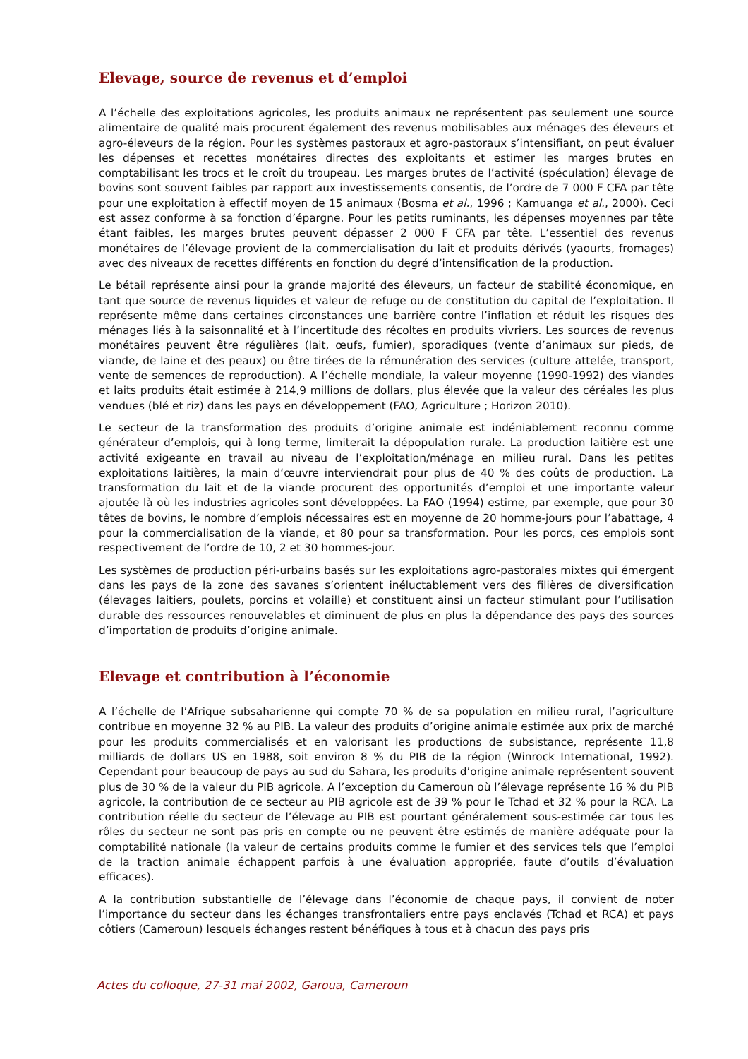Elevage, source de revenus et d’emploi
A l’échelle des exploitations agricoles, les produits animaux ne représentent pas seulement une source alimentaire de qualité mais procurent également des revenus mobilisables aux ménages des éleveurs et agro-éleveurs de la région. Pour les systèmes pastoraux et agro-pastoraux s’intensifiant, on peut évaluer les dépenses et recettes monétaires directes des exploitants et estimer les marges brutes en comptabilisant les trocs et le croît du troupeau. Les marges brutes de l’activité (spéculation) élevage de bovins sont souvent faibles par rapport aux investissements consentis, de l’ordre de 7 000 F CFA par tête pour une exploitation à effectif moyen de 15 animaux (Bosma et al., 1996 ; Kamuanga et al., 2000). Ceci est assez conforme à sa fonction d’épargne. Pour les petits ruminants, les dépenses moyennes par tête étant faibles, les marges brutes peuvent dépasser 2 000 F CFA par tête. L’essentiel des revenus monétaires de l’élevage provient de la commercialisation du lait et produits dérivés (yaourts, fromages) avec des niveaux de recettes différents en fonction du degré d’intensification de la production.
Le bétail représente ainsi pour la grande majorité des éleveurs, un facteur de stabilité économique, en tant que source de revenus liquides et valeur de refuge ou de constitution du capital de l’exploitation. Il représente même dans certaines circonstances une barrière contre l’inflation et réduit les risques des ménages liés à la saisonnalité et à l’incertitude des récoltes en produits vivriers. Les sources de revenus monétaires peuvent être régulières (lait, œufs, fumier), sporadiques (vente d’animaux sur pieds, de viande, de laine et des peaux) ou être tirées de la rémunération des services (culture attelée, transport, vente de semences de reproduction). A l’échelle mondiale, la valeur moyenne (1990-1992) des viandes et laits produits était estimée à 214,9 millions de dollars, plus élevée que la valeur des céréales les plus vendues (blé et riz) dans les pays en développement (FAO, Agriculture ; Horizon 2010).
Le secteur de la transformation des produits d’origine animale est indéniablement reconnu comme générateur d’emplois, qui à long terme, limiterait la dépopulation rurale. La production laitière est une activité exigeante en travail au niveau de l’exploitation/ménage en milieu rural. Dans les petites exploitations laitières, la main d‘œuvre interviendrait pour plus de 40 % des coûts de production. La transformation du lait et de la viande procurent des opportunités d’emploi et une importante valeur ajoutée là où les industries agricoles sont développées. La FAO (1994) estime, par exemple, que pour 30 têtes de bovins, le nombre d’emplois nécessaires est en moyenne de 20 homme-jours pour l’abattage, 4 pour la commercialisation de la viande, et 80 pour sa transformation. Pour les porcs, ces emplois sont respectivement de l’ordre de 10, 2 et 30 hommes-jour.
Les systèmes de production péri-urbains basés sur les exploitations agro-pastorales mixtes qui émergent dans les pays de la zone des savanes s’orientent inéluctablement vers des filières de diversification (élevages laitiers, poulets, porcins et volaille) et constituent ainsi un facteur stimulant pour l’utilisation durable des ressources renouvelables et diminuent de plus en plus la dépendance des pays des sources d’importation de produits d’origine animale.
Elevage et contribution à l’économie
A l’échelle de l’Afrique subsaharienne qui compte 70 % de sa population en milieu rural, l’agriculture contribue en moyenne 32 % au PIB. La valeur des produits d’origine animale estimée aux prix de marché pour les produits commercialisés et en valorisant les productions de subsistance, représente 11,8 milliards de dollars US en 1988, soit environ 8 % du PIB de la région (Winrock International, 1992). Cependant pour beaucoup de pays au sud du Sahara, les produits d’origine animale représentent souvent plus de 30 % de la valeur du PIB agricole. A l’exception du Cameroun où l’élevage représente 16 % du PIB agricole, la contribution de ce secteur au PIB agricole est de 39 % pour le Tchad et 32 % pour la RCA. La contribution réelle du secteur de l’élevage au PIB est pourtant généralement sous-estimée car tous les rôles du secteur ne sont pas pris en compte ou ne peuvent être estimés de manière adéquate pour la comptabilité nationale (la valeur de certains produits comme le fumier et des services tels que l’emploi de la traction animale échappent parfois à une évaluation appropriée, faute d’outils d’évaluation efficaces).
A la contribution substantielle de l’élevage dans l’économie de chaque pays, il convient de noter l’importance du secteur dans les échanges transfrontaliers entre pays enclavés (Tchad et RCA) et pays côtiers (Cameroun) lesquels échanges restent bénéfiques à tous et à chacun des pays pris
Actes du colloque, 27-31 mai 2002, Garoua, Cameroun